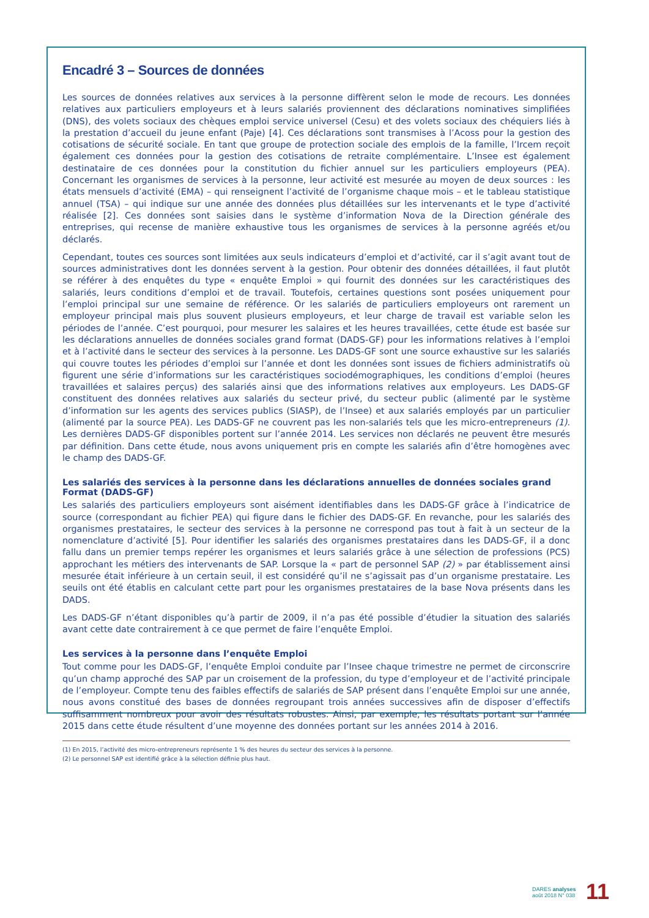Encadré 3 – Sources de données
Les sources de données relatives aux services à la personne diffèrent selon le mode de recours. Les données relatives aux particuliers employeurs et à leurs salariés proviennent des déclarations nominatives simplifiées (DNS), des volets sociaux des chèques emploi service universel (Cesu) et des volets sociaux des chéquiers liés à la prestation d’accueil du jeune enfant (Paje) [4]. Ces déclarations sont transmises à l’Acoss pour la gestion des cotisations de sécurité sociale. En tant que groupe de protection sociale des emplois de la famille, l’Ircem reçoit également ces données pour la gestion des cotisations de retraite complémentaire. L’Insee est également destinataire de ces données pour la constitution du fichier annuel sur les particuliers employeurs (PEA). Concernant les organismes de services à la personne, leur activité est mesurée au moyen de deux sources : les états mensuels d’activité (EMA) – qui renseignent l’activité de l’organisme chaque mois – et le tableau statistique annuel (TSA) – qui indique sur une année des données plus détaillées sur les intervenants et le type d’activité réalisée [2]. Ces données sont saisies dans le système d’information Nova de la Direction générale des entreprises, qui recense de manière exhaustive tous les organismes de services à la personne agréés et/ou déclarés.
Cependant, toutes ces sources sont limitées aux seuls indicateurs d’emploi et d’activité, car il s’agit avant tout de sources administratives dont les données servent à la gestion. Pour obtenir des données détaillées, il faut plutôt se référer à des enquêtes du type « enquête Emploi » qui fournit des données sur les caractéristiques des salariés, leurs conditions d’emploi et de travail. Toutefois, certaines questions sont posées uniquement pour l’emploi principal sur une semaine de référence. Or les salariés de particuliers employeurs ont rarement un employeur principal mais plus souvent plusieurs employeurs, et leur charge de travail est variable selon les périodes de l’année. C’est pourquoi, pour mesurer les salaires et les heures travaillées, cette étude est basée sur les déclarations annuelles de données sociales grand format (DADS-GF) pour les informations relatives à l’emploi et à l’activité dans le secteur des services à la personne. Les DADS-GF sont une source exhaustive sur les salariés qui couvre toutes les périodes d’emploi sur l’année et dont les données sont issues de fichiers administratifs où figurent une série d’informations sur les caractéristiques sociodémographiques, les conditions d’emploi (heures travaillées et salaires perçus) des salariés ainsi que des informations relatives aux employeurs. Les DADS-GF constituent des données relatives aux salariés du secteur privé, du secteur public (alimenté par le système d’information sur les agents des services publics (SIASP), de l’Insee) et aux salariés employés par un particulier (alimenté par la source PEA). Les DADS-GF ne couvrent pas les non-salariés tels que les micro-entrepreneurs (1). Les dernières DADS-GF disponibles portent sur l’année 2014. Les services non déclarés ne peuvent être mesurés par définition. Dans cette étude, nous avons uniquement pris en compte les salariés afin d’être homogènes avec le champ des DADS-GF.
Les salariés des services à la personne dans les déclarations annuelles de données sociales grand Format (DADS-GF)
Les salariés des particuliers employeurs sont aisément identifiables dans les DADS-GF grâce à l’indicatrice de source (correspondant au fichier PEA) qui figure dans le fichier des DADS-GF. En revanche, pour les salariés des organismes prestataires, le secteur des services à la personne ne correspond pas tout à fait à un secteur de la nomenclature d’activité [5]. Pour identifier les salariés des organismes prestataires dans les DADS-GF, il a donc fallu dans un premier temps repérer les organismes et leurs salariés grâce à une sélection de professions (PCS) approchant les métiers des intervenants de SAP. Lorsque la « part de personnel SAP (2) » par établissement ainsi mesurée était inférieure à un certain seuil, il est considéré qu’il ne s’agissait pas d’un organisme prestataire. Les seuils ont été établis en calculant cette part pour les organismes prestataires de la base Nova présents dans les DADS.
Les DADS-GF n’étant disponibles qu’à partir de 2009, il n’a pas été possible d’étudier la situation des salariés avant cette date contrairement à ce que permet de faire l’enquête Emploi.
Les services à la personne dans l’enquête Emploi
Tout comme pour les DADS-GF, l’enquête Emploi conduite par l’Insee chaque trimestre ne permet de circonscrire qu’un champ approché des SAP par un croisement de la profession, du type d’employeur et de l’activité principale de l’employeur. Compte tenu des faibles effectifs de salariés de SAP présent dans l’enquête Emploi sur une année, nous avons constitué des bases de données regroupant trois années successives afin de disposer d’effectifs suffisamment nombreux pour avoir des résultats robustes. Ainsi, par exemple, les résultats portant sur l’année 2015 dans cette étude résultent d’une moyenne des données portant sur les années 2014 à 2016.
(1) En 2015, l’activité des micro-entrepreneurs représente 1 % des heures du secteur des services à la personne.
(2) Le personnel SAP est identifié grâce à la sélection définie plus haut.
DARES analyses
août 2018 N° 038
11